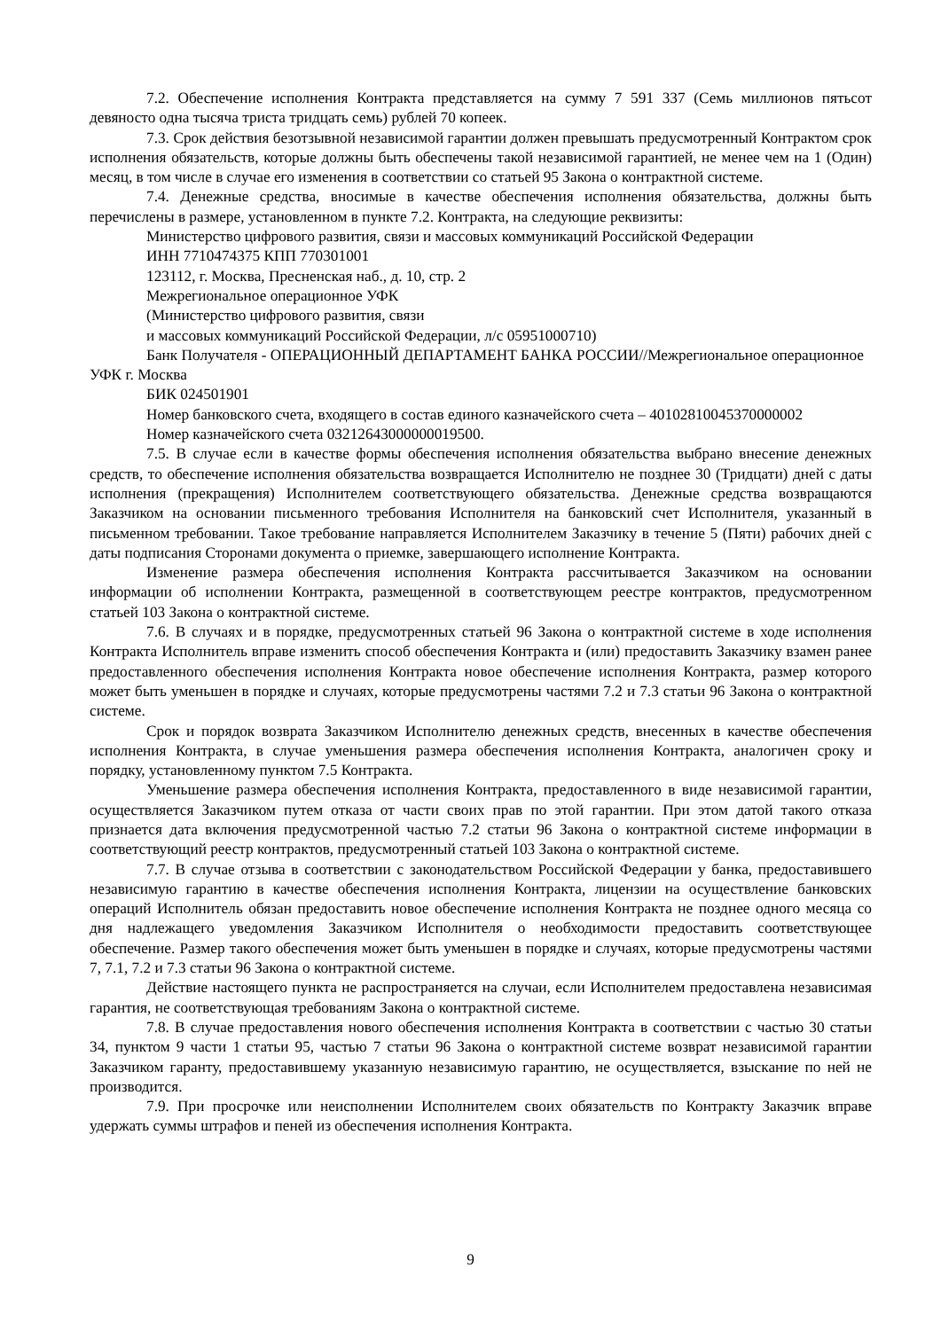7.2. Обеспечение исполнения Контракта представляется на сумму 7 591 337 (Семь миллионов пятьсот девяносто одна тысяча триста тридцать семь) рублей 70 копеек.
7.3. Срок действия безотзывной независимой гарантии должен превышать предусмотренный Контрактом срок исполнения обязательств, которые должны быть обеспечены такой независимой гарантией, не менее чем на 1 (Один) месяц, в том числе в случае его изменения в соответствии со статьей 95 Закона о контрактной системе.
7.4. Денежные средства, вносимые в качестве обеспечения исполнения обязательства, должны быть перечислены в размере, установленном в пункте 7.2. Контракта, на следующие реквизиты:
Министерство цифрового развития, связи и массовых коммуникаций Российской Федерации
ИНН 7710474375 КПП 770301001
123112, г. Москва, Пресненская наб., д. 10, стр. 2
Межрегиональное операционное УФК
(Министерство цифрового развития, связи
и массовых коммуникаций Российской Федерации, л/с 05951000710)
Банк Получателя - ОПЕРАЦИОННЫЙ ДЕПАРТАМЕНТ БАНКА РОССИИ//Межрегиональное операционное УФК г. Москва
БИК 024501901
Номер банковского счета, входящего в состав единого казначейского счета – 40102810045370000002
Номер казначейского счета 03212643000000019500.
7.5. В случае если в качестве формы обеспечения исполнения обязательства выбрано внесение денежных средств, то обеспечение исполнения обязательства возвращается Исполнителю не позднее 30 (Тридцати) дней с даты исполнения (прекращения) Исполнителем соответствующего обязательства. Денежные средства возвращаются Заказчиком на основании письменного требования Исполнителя на банковский счет Исполнителя, указанный в письменном требовании. Такое требование направляется Исполнителем Заказчику в течение 5 (Пяти) рабочих дней с даты подписания Сторонами документа о приемке, завершающего исполнение Контракта.
Изменение размера обеспечения исполнения Контракта рассчитывается Заказчиком на основании информации об исполнении Контракта, размещенной в соответствующем реестре контрактов, предусмотренном статьей 103 Закона о контрактной системе.
7.6. В случаях и в порядке, предусмотренных статьей 96 Закона о контрактной системе в ходе исполнения Контракта Исполнитель вправе изменить способ обеспечения Контракта и (или) предоставить Заказчику взамен ранее предоставленного обеспечения исполнения Контракта новое обеспечение исполнения Контракта, размер которого может быть уменьшен в порядке и случаях, которые предусмотрены частями 7.2 и 7.3 статьи 96 Закона о контрактной системе.
Срок и порядок возврата Заказчиком Исполнителю денежных средств, внесенных в качестве обеспечения исполнения Контракта, в случае уменьшения размера обеспечения исполнения Контракта, аналогичен сроку и порядку, установленному пунктом 7.5 Контракта.
Уменьшение размера обеспечения исполнения Контракта, предоставленного в виде независимой гарантии, осуществляется Заказчиком путем отказа от части своих прав по этой гарантии. При этом датой такого отказа признается дата включения предусмотренной частью 7.2 статьи 96 Закона о контрактной системе информации в соответствующий реестр контрактов, предусмотренный статьей 103 Закона о контрактной системе.
7.7. В случае отзыва в соответствии с законодательством Российской Федерации у банка, предоставившего независимую гарантию в качестве обеспечения исполнения Контракта, лицензии на осуществление банковских операций Исполнитель обязан предоставить новое обеспечение исполнения Контракта не позднее одного месяца со дня надлежащего уведомления Заказчиком Исполнителя о необходимости предоставить соответствующее обеспечение. Размер такого обеспечения может быть уменьшен в порядке и случаях, которые предусмотрены частями 7, 7.1, 7.2 и 7.3 статьи 96 Закона о контрактной системе.
Действие настоящего пункта не распространяется на случаи, если Исполнителем предоставлена независимая гарантия, не соответствующая требованиям Закона о контрактной системе.
7.8. В случае предоставления нового обеспечения исполнения Контракта в соответствии с частью 30 статьи 34, пунктом 9 части 1 статьи 95, частью 7 статьи 96 Закона о контрактной системе возврат независимой гарантии Заказчиком гаранту, предоставившему указанную независимую гарантию, не осуществляется, взыскание по ней не производится.
7.9. При просрочке или неисполнении Исполнителем своих обязательств по Контракту Заказчик вправе удержать суммы штрафов и пеней из обеспечения исполнения Контракта.
9